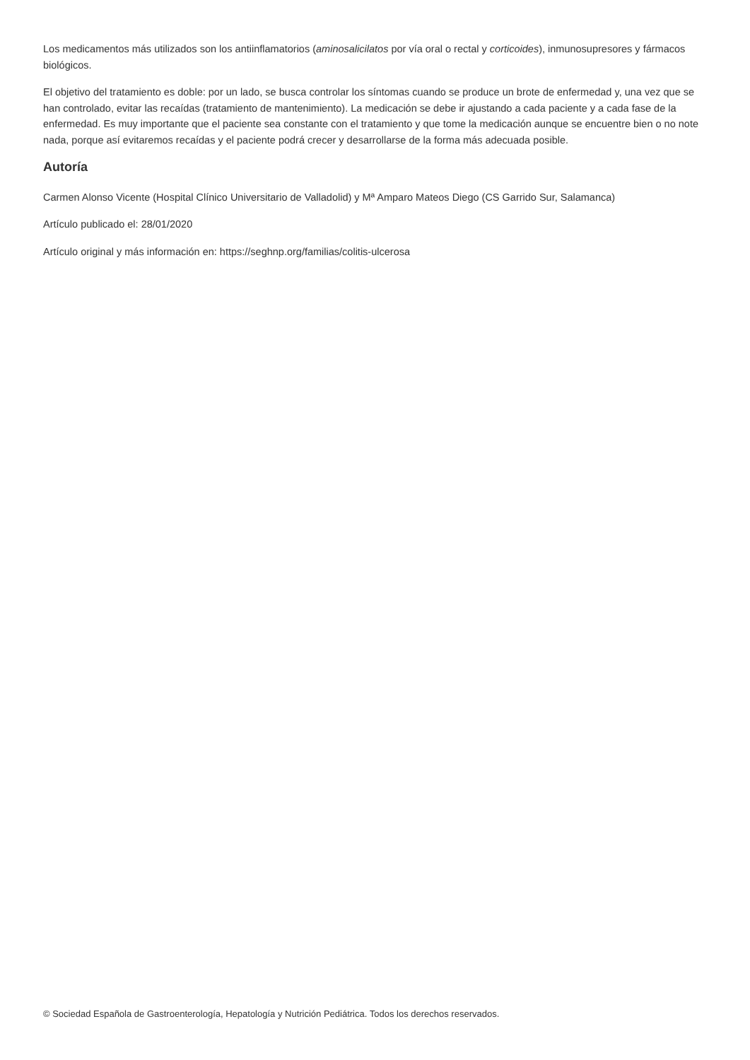Los medicamentos más utilizados son los antiinflamatorios (aminosalicilatos por vía oral o rectal y corticoides), inmunosupresores y fármacos biológicos.
El objetivo del tratamiento es doble: por un lado, se busca controlar los síntomas cuando se produce un brote de enfermedad y, una vez que se han controlado, evitar las recaídas (tratamiento de mantenimiento). La medicación se debe ir ajustando a cada paciente y a cada fase de la enfermedad. Es muy importante que el paciente sea constante con el tratamiento y que tome la medicación aunque se encuentre bien o no note nada, porque así evitaremos recaídas y el paciente podrá crecer y desarrollarse de la forma más adecuada posible.
Autoría
Carmen Alonso Vicente (Hospital Clínico Universitario de Valladolid) y Mª Amparo Mateos Diego (CS Garrido Sur, Salamanca)
Artículo publicado el: 28/01/2020
Artículo original y más información en: https://seghnp.org/familias/colitis-ulcerosa
© Sociedad Española de Gastroenterología, Hepatología y Nutrición Pediátrica. Todos los derechos reservados.